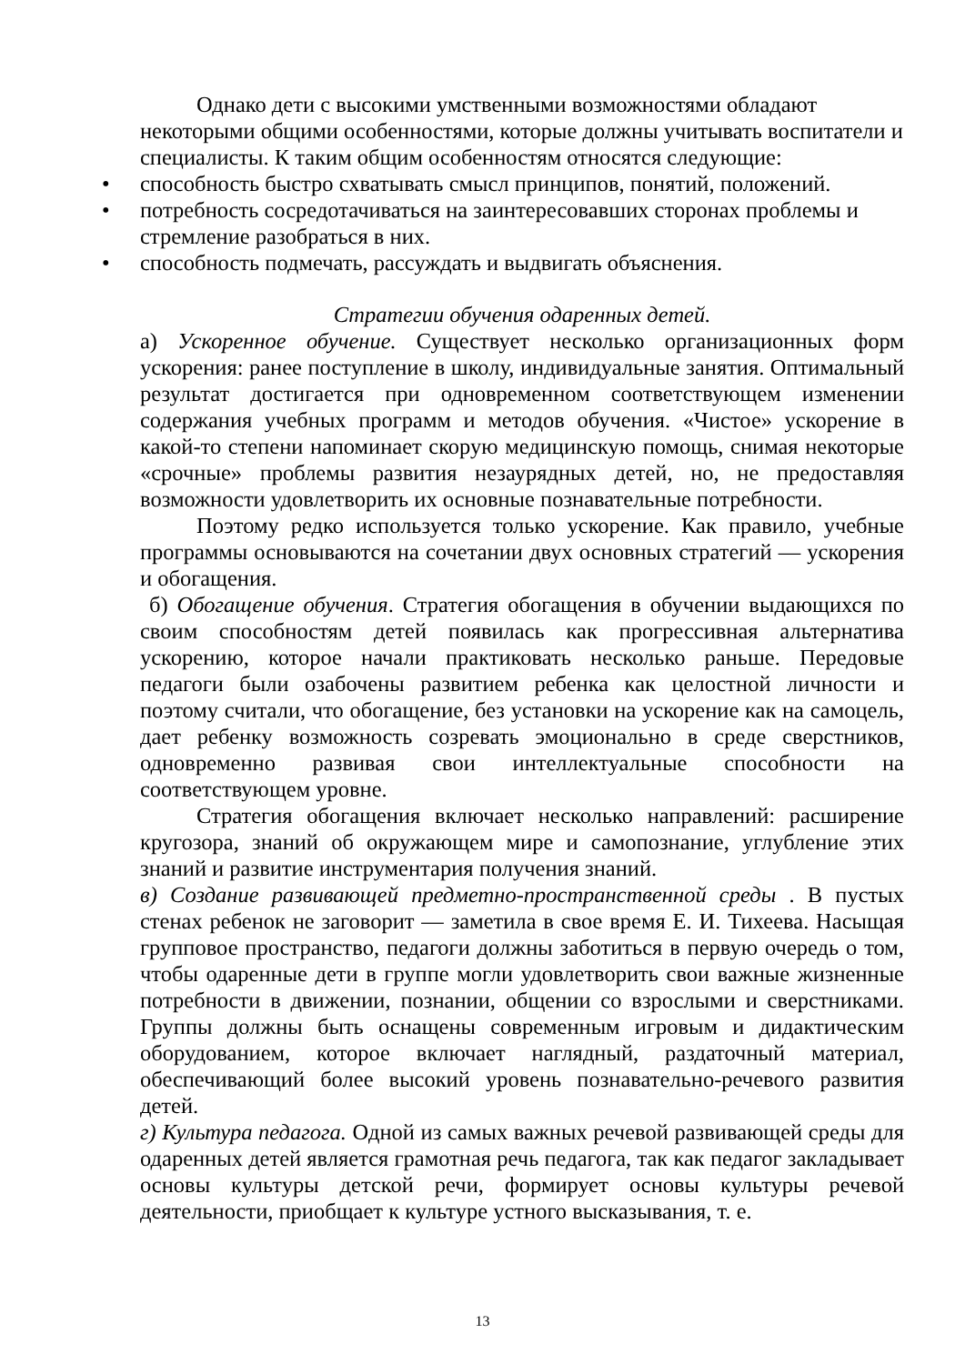Однако дети с высокими умственными возможностями обладают некоторыми общими особенностями, которые должны учитывать воспитатели и специалисты. К таким общим особенностям относятся следующие:
• способность быстро схватывать смысл принципов, понятий, положений.
• потребность сосредотачиваться на заинтересовавших сторонах проблемы и стремление разобраться в них.
• способность подмечать, рассуждать и выдвигать объяснения.
Стратегии обучения одаренных детей.
а) Ускоренное обучение. Существует несколько организационных форм ускорения: ранее поступление в школу, индивидуальные занятия. Оптимальный результат достигается при одновременном соответствующем изменении содержания учебных программ и методов обучения. «Чистое» ускорение в какой-то степени напоминает скорую медицинскую помощь, снимая некоторые «срочные» проблемы развития незаурядных детей, но, не предоставляя возможности удовлетворить их основные познавательные потребности.
Поэтому редко используется только ускорение. Как правило, учебные программы основываются на сочетании двух основных стратегий — ускорения и обогащения.
б) Обогащение обучения. Стратегия обогащения в обучении выдающихся по своим способностям детей появилась как прогрессивная альтернатива ускорению, которое начали практиковать несколько раньше. Передовые педагоги были озабочены развитием ребенка как целостной личности и поэтому считали, что обогащение, без установки на ускорение как на самоцель, дает ребенку возможность созревать эмоционально в среде сверстников, одновременно развивая свои интеллектуальные способности на соответствующем уровне.
Стратегия обогащения включает несколько направлений: расширение кругозора, знаний об окружающем мире и самопознание, углубление этих знаний и развитие инструментария получения знаний.
в) Создание развивающей предметно-пространственной среды . В пустых стенах ребенок не заговорит — заметила в свое время Е. И. Тихеева. Насыщая групповое пространство, педагоги должны заботиться в первую очередь о том, чтобы одаренные дети в группе могли удовлетворить свои важные жизненные потребности в движении, познании, общении со взрослыми и сверстниками. Группы должны быть оснащены современным игровым и дидактическим оборудованием, которое включает наглядный, раздаточный материал, обеспечивающий более высокий уровень познавательно-речевого развития детей.
г) Культура педагога. Одной из самых важных речевой развивающей среды для одаренных детей является грамотная речь педагога, так как педагог закладывает основы культуры детской речи, формирует основы культуры речевой деятельности, приобщает к культуре устного высказывания, т. е.
13